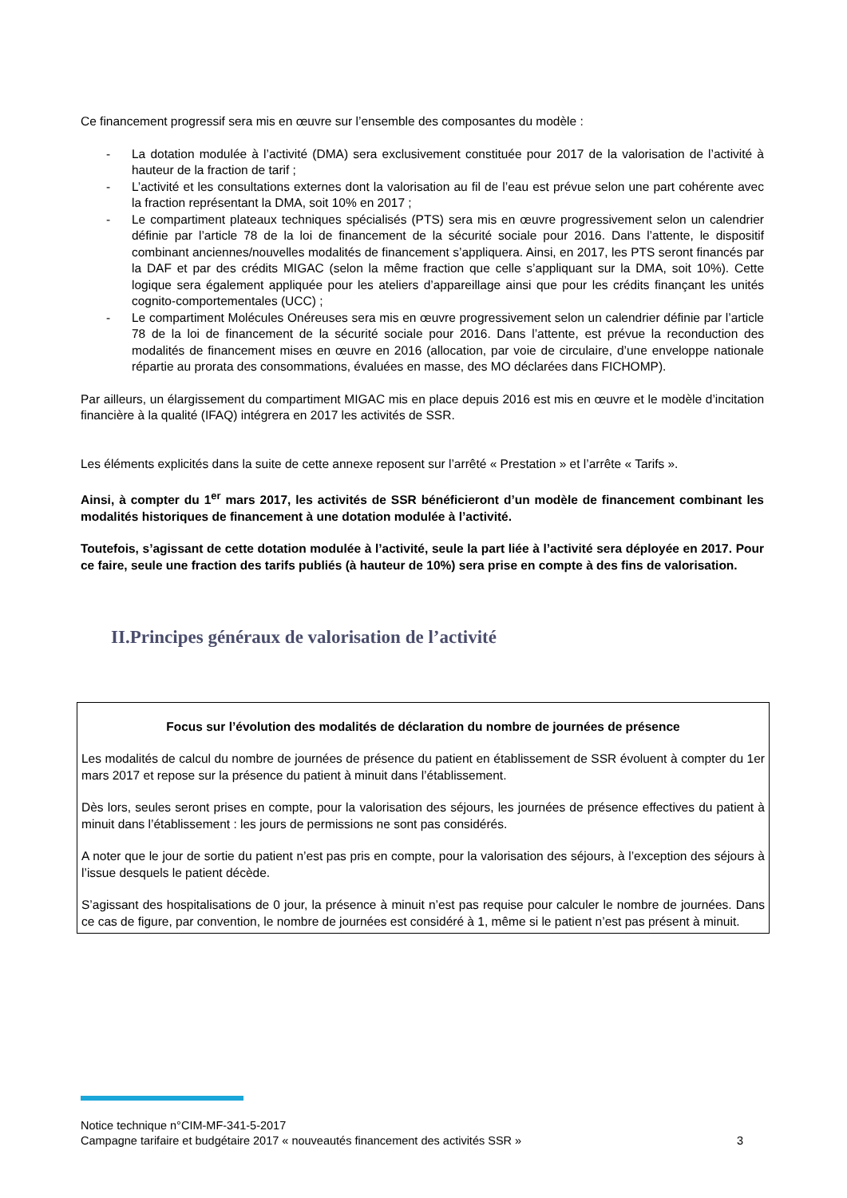Ce financement progressif sera mis en œuvre sur l’ensemble des composantes du modèle :
- La dotation modulée à l’activité (DMA) sera exclusivement constituée pour 2017 de la valorisation de l’activité à hauteur de la fraction de tarif ;
- L’activité et les consultations externes dont la valorisation au fil de l’eau est prévue selon une part cohérente avec la fraction représentant la DMA, soit 10% en 2017 ;
- Le compartiment plateaux techniques spécialisés (PTS) sera mis en œuvre progressivement selon un calendrier définie par l’article 78 de la loi de financement de la sécurité sociale pour 2016. Dans l’attente, le dispositif combinant anciennes/nouvelles modalités de financement s’appliquera. Ainsi, en 2017, les PTS seront financés par la DAF et par des crédits MIGAC (selon la même fraction que celle s’appliquant sur la DMA, soit 10%). Cette logique sera également appliquée pour les ateliers d’appareillage ainsi que pour les crédits finançant les unités cognito-comportementales (UCC) ;
- Le compartiment Molécules Onéreuses sera mis en œuvre progressivement selon un calendrier définie par l’article 78 de la loi de financement de la sécurité sociale pour 2016. Dans l’attente, est prévue la reconduction des modalités de financement mises en œuvre en 2016 (allocation, par voie de circulaire, d’une enveloppe nationale répartie au prorata des consommations, évaluées en masse, des MO déclarées dans FICHOMP).
Par ailleurs, un élargissement du compartiment MIGAC mis en place depuis 2016 est mis en œuvre et le modèle d’incitation financière à la qualité (IFAQ) intégrera en 2017 les activités de SSR.
Les éléments explicités dans la suite de cette annexe reposent sur l’arrêté « Prestation » et l’arrête « Tarifs ».
Ainsi, à compter du 1<sup>er</sup> mars 2017, les activités de SSR bénéficieront d’un modèle de financement combinant les modalités historiques de financement à une dotation modulée à l’activité.
Toutefois, s’agissant de cette dotation modulée à l’activité, seule la part liée à l’activité sera déployée en 2017. Pour ce faire, seule une fraction des tarifs publiés (à hauteur de 10%) sera prise en compte à des fins de valorisation.
II.Principes généraux de valorisation de l’activité
Focus sur l’évolution des modalités de déclaration du nombre de journées de présence
Les modalités de calcul du nombre de journées de présence du patient en établissement de SSR évoluent à compter du 1er mars 2017 et repose sur la présence du patient à minuit dans l’établissement.
Dès lors, seules seront prises en compte, pour la valorisation des séjours, les journées de présence effectives du patient à minuit dans l’établissement : les jours de permissions ne sont pas considérés.
A noter que le jour de sortie du patient n’est pas pris en compte, pour la valorisation des séjours, à l’exception des séjours à l’issue desquels le patient décède.
S’agissant des hospitalisations de 0 jour, la présence à minuit n’est pas requise pour calculer le nombre de journées. Dans ce cas de figure, par convention, le nombre de journées est considéré à 1, même si le patient n’est pas présent à minuit.
Notice technique n°CIM-MF-341-5-2017
Campagne tarifaire et budgétaire 2017 « nouveautés financement des activités SSR » 3